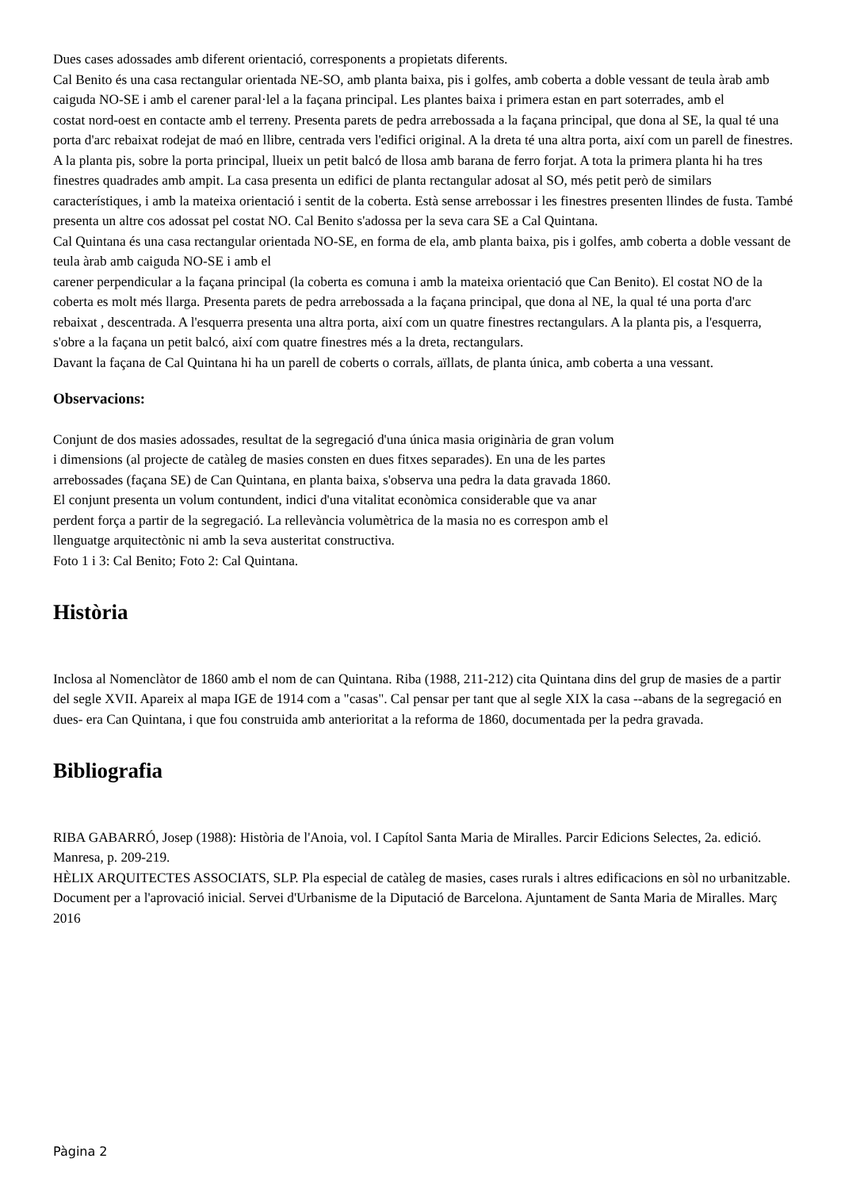Dues cases adossades amb diferent orientació, corresponents a propietats diferents.
Cal Benito és una casa rectangular orientada NE-SO, amb planta baixa, pis i golfes, amb coberta a doble vessant de teula àrab amb caiguda NO-SE i amb el carener paral·lel a la façana principal. Les plantes baixa i primera estan en part soterrades, amb el
costat nord-oest en contacte amb el terreny. Presenta parets de pedra arrebossada a la façana principal, que dona al SE, la qual té una porta d'arc rebaixat rodejat de maó en llibre, centrada vers l'edifici original. A la dreta té una altra porta, així com un parell de finestres. A la planta pis, sobre la porta principal, llueix un petit balcó de llosa amb barana de ferro forjat. A tota la primera planta hi ha tres finestres quadrades amb ampit. La casa presenta un edifici de planta rectangular adosat al SO, més petit però de similars característiques, i amb la mateixa orientació i sentit de la coberta. Està sense arrebossar i les finestres presenten llindes de fusta. També presenta un altre cos adossat pel costat NO. Cal Benito s'adossa per la seva cara SE a Cal Quintana.
Cal Quintana és una casa rectangular orientada NO-SE, en forma de ela, amb planta baixa, pis i golfes, amb coberta a doble vessant de teula àrab amb caiguda NO-SE i amb el
carener perpendicular a la façana principal (la coberta es comuna i amb la mateixa orientació que Can Benito). El costat NO de la coberta es molt més llarga. Presenta parets de pedra arrebossada a la façana principal, que dona al NE, la qual té una porta d'arc rebaixat , descentrada. A l'esquerra presenta una altra porta, així com un quatre finestres rectangulars. A la planta pis, a l'esquerra, s'obre a la façana un petit balcó, així com quatre finestres més a la dreta, rectangulars.
Davant la façana de Cal Quintana hi ha un parell de coberts o corrals, aïllats, de planta única, amb coberta a una vessant.
Observacions:
Conjunt de dos masies adossades, resultat de la segregació d'una única masia originària de gran volum
i dimensions (al projecte de catàleg de masies consten en dues fitxes separades). En una de les partes
arrebossades (façana SE) de Can Quintana, en planta baixa, s'observa una pedra la data gravada 1860.
El conjunt presenta un volum contundent, indici d'una vitalitat econòmica considerable que va anar
perdent força a partir de la segregació. La rellevància volumètrica de la masia no es correspon amb el
llenguatge arquitectònic ni amb la seva austeritat constructiva.
Foto 1 i 3: Cal Benito; Foto 2: Cal Quintana.
Història
Inclosa al Nomenclàtor de 1860 amb el nom de can Quintana. Riba (1988, 211-212) cita Quintana dins del grup de masies de a partir del segle XVII. Apareix al mapa IGE de 1914 com a "casas". Cal pensar per tant que al segle XIX la casa --abans de la segregació en dues- era Can Quintana, i que fou construida amb anterioritat a la reforma de 1860, documentada per la pedra gravada.
Bibliografia
RIBA GABARRÓ, Josep (1988): Història de l'Anoia, vol. I Capítol Santa Maria de Miralles. Parcir Edicions Selectes, 2a. edició. Manresa, p. 209-219.
HÈLIX ARQUITECTES ASSOCIATS, SLP. Pla especial de catàleg de masies, cases rurals i altres edificacions en sòl no urbanitzable. Document per a l'aprovació inicial. Servei d'Urbanisme de la Diputació de Barcelona. Ajuntament de Santa Maria de Miralles. Març 2016
Pàgina 2